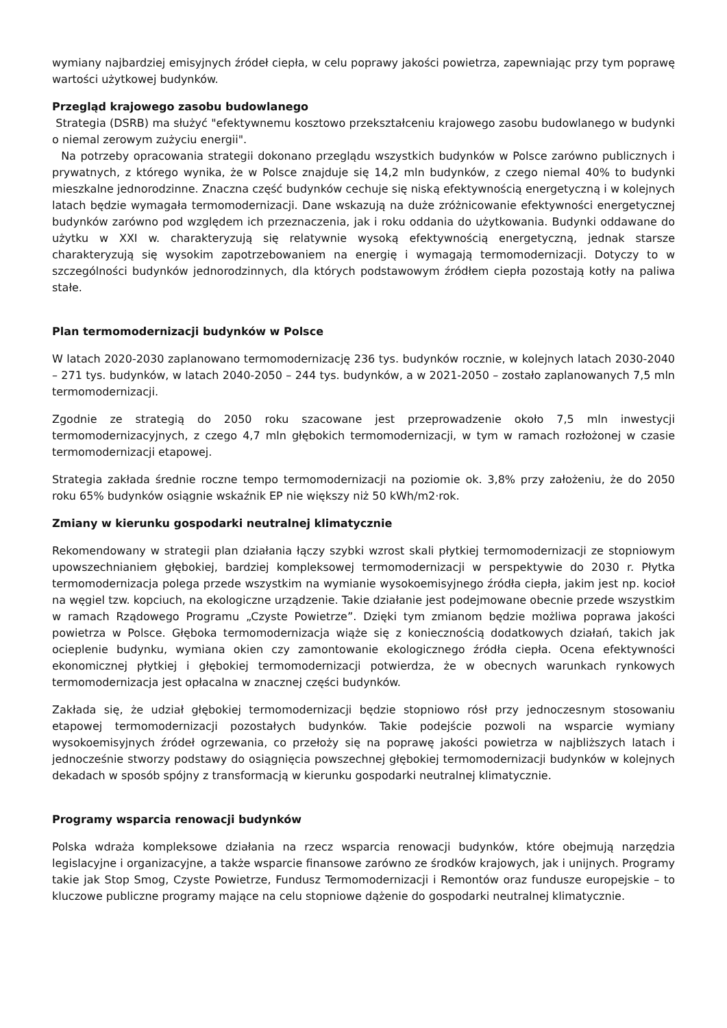wymiany najbardziej emisyjnych źródeł ciepła, w celu poprawy jakości powietrza, zapewniając przy tym poprawę wartości użytkowej budynków.
Przegląd krajowego zasobu budowlanego
Strategia (DSRB) ma służyć "efektywnemu kosztowo przekształceniu krajowego zasobu budowlanego w budynki o niemal zerowym zużyciu energii".
Na potrzeby opracowania strategii dokonano przeglądu wszystkich budynków w Polsce zarówno publicznych i prywatnych, z którego wynika, że w Polsce znajduje się 14,2 mln budynków, z czego niemal 40% to budynki mieszkalne jednorodzinne. Znaczna część budynków cechuje się niską efektywnością energetyczną i w kolejnych latach będzie wymagała termomodernizacji. Dane wskazują na duże zróżnicowanie efektywności energetycznej budynków zarówno pod względem ich przeznaczenia, jak i roku oddania do użytkowania. Budynki oddawane do użytku w XXI w. charakteryzują się relatywnie wysoką efektywnością energetyczną, jednak starsze charakteryzują się wysokim zapotrzebowaniem na energię i wymagają termomodernizacji. Dotyczy to w szczególności budynków jednorodzinnych, dla których podstawowym źródłem ciepła pozostają kotły na paliwa stałe.
Plan termomodernizacji budynków w Polsce
W latach 2020-2030 zaplanowano termomodernizację 236 tys. budynków rocznie, w kolejnych latach 2030-2040 – 271 tys. budynków, w latach 2040-2050 – 244 tys. budynków, a w 2021-2050 – zostało zaplanowanych 7,5 mln termomodernizacji.
Zgodnie ze strategią do 2050 roku szacowane jest przeprowadzenie około 7,5 mln inwestycji termomodernizacyjnych, z czego 4,7 mln głębokich termomodernizacji, w tym w ramach rozłożonej w czasie termomodernizacji etapowej.
Strategia zakłada średnie roczne tempo termomodernizacji na poziomie ok. 3,8% przy założeniu, że do 2050 roku 65% budynków osiągnie wskaźnik EP nie większy niż 50 kWh/m2·rok.
Zmiany w kierunku gospodarki neutralnej klimatycznie
Rekomendowany w strategii plan działania łączy szybki wzrost skali płytkiej termomodernizacji ze stopniowym upowszechnianiem głębokiej, bardziej kompleksowej termomodernizacji w perspektywie do 2030 r. Płytka termomodernizacja polega przede wszystkim na wymianie wysokoemisyjnego źródła ciepła, jakim jest np. kocioł na węgiel tzw. kopciuch, na ekologiczne urządzenie. Takie działanie jest podejmowane obecnie przede wszystkim w ramach Rządowego Programu „Czyste Powietrze”. Dzięki tym zmianom będzie możliwa poprawa jakości powietrza w Polsce. Głęboka termomodernizacja wiąże się z koniecznością dodatkowych działań, takich jak ocieplenie budynku, wymiana okien czy zamontowanie ekologicznego źródła ciepła. Ocena efektywności ekonomicznej płytkiej i głębokiej termomodernizacji potwierdza, że w obecnych warunkach rynkowych termomodernizacja jest opłacalna w znacznej części budynków.
Zakłada się, że udział głębokiej termomodernizacji będzie stopniowo rósł przy jednoczesnym stosowaniu etapowej termomodernizacji pozostałych budynków. Takie podejście pozwoli na wsparcie wymiany wysokoemisyjnych źródeł ogrzewania, co przełoży się na poprawę jakości powietrza w najbliższych latach i jednocześnie stworzy podstawy do osiągnięcia powszechnej głębokiej termomodernizacji budynków w kolejnych dekadach w sposób spójny z transformacją w kierunku gospodarki neutralnej klimatycznie.
Programy wsparcia renowacji budynków
Polska wdraża kompleksowe działania na rzecz wsparcia renowacji budynków, które obejmują narzędzia legislacyjne i organizacyjne, a także wsparcie finansowe zarówno ze środków krajowych, jak i unijnych. Programy takie jak Stop Smog, Czyste Powietrze, Fundusz Termomodernizacji i Remontów oraz fundusze europejskie – to kluczowe publiczne programy mające na celu stopniowe dążenie do gospodarki neutralnej klimatycznie.